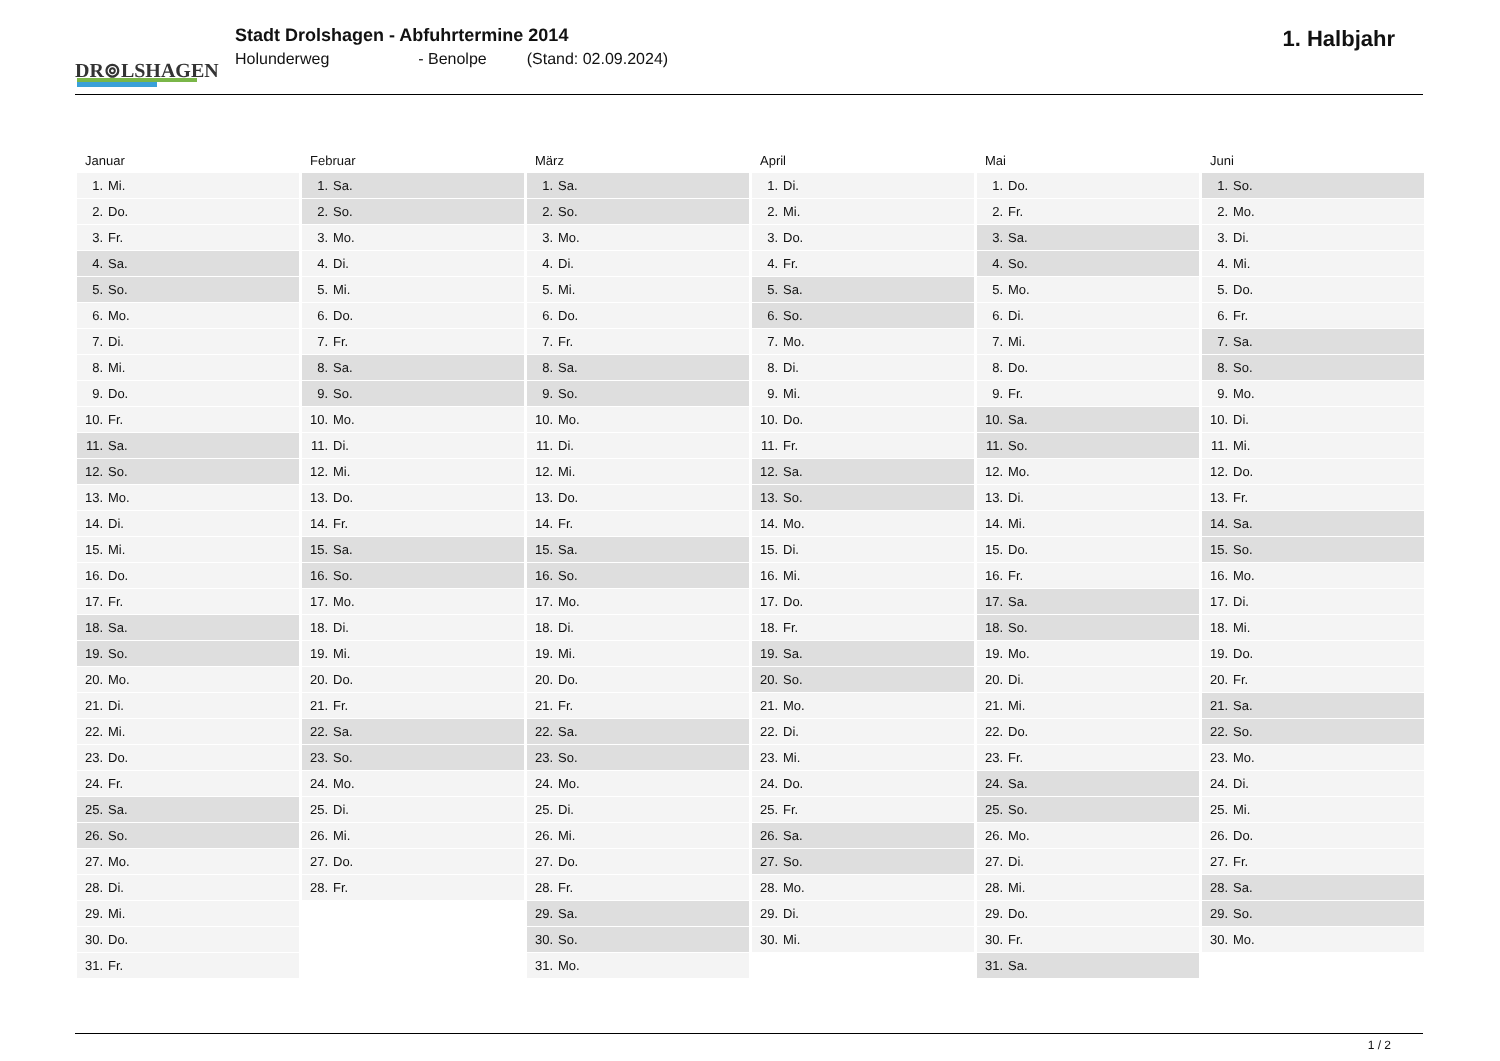DR⊚LSHAGEN
Stadt Drolshagen - Abfuhrtermine 2014
Holunderweg - Benolpe (Stand: 02.09.2024)
1. Halbjahr
Januar
| 1. | Mi. |
| 2. | Do. |
| 3. | Fr. |
| 4. | Sa. |
| 5. | So. |
| 6. | Mo. |
| 7. | Di. |
| 8. | Mi. |
| 9. | Do. |
| 10. | Fr. |
| 11. | Sa. |
| 12. | So. |
| 13. | Mo. |
| 14. | Di. |
| 15. | Mi. |
| 16. | Do. |
| 17. | Fr. |
| 18. | Sa. |
| 19. | So. |
| 20. | Mo. |
| 21. | Di. |
| 22. | Mi. |
| 23. | Do. |
| 24. | Fr. |
| 25. | Sa. |
| 26. | So. |
| 27. | Mo. |
| 28. | Di. |
| 29. | Mi. |
| 30. | Do. |
| 31. | Fr. |
Februar
| 1. | Sa. |
| 2. | So. |
| 3. | Mo. |
| 4. | Di. |
| 5. | Mi. |
| 6. | Do. |
| 7. | Fr. |
| 8. | Sa. |
| 9. | So. |
| 10. | Mo. |
| 11. | Di. |
| 12. | Mi. |
| 13. | Do. |
| 14. | Fr. |
| 15. | Sa. |
| 16. | So. |
| 17. | Mo. |
| 18. | Di. |
| 19. | Mi. |
| 20. | Do. |
| 21. | Fr. |
| 22. | Sa. |
| 23. | So. |
| 24. | Mo. |
| 25. | Di. |
| 26. | Mi. |
| 27. | Do. |
| 28. | Fr. |
März
| 1. | Sa. |
| 2. | So. |
| 3. | Mo. |
| 4. | Di. |
| 5. | Mi. |
| 6. | Do. |
| 7. | Fr. |
| 8. | Sa. |
| 9. | So. |
| 10. | Mo. |
| 11. | Di. |
| 12. | Mi. |
| 13. | Do. |
| 14. | Fr. |
| 15. | Sa. |
| 16. | So. |
| 17. | Mo. |
| 18. | Di. |
| 19. | Mi. |
| 20. | Do. |
| 21. | Fr. |
| 22. | Sa. |
| 23. | So. |
| 24. | Mo. |
| 25. | Di. |
| 26. | Mi. |
| 27. | Do. |
| 28. | Fr. |
| 29. | Sa. |
| 30. | So. |
| 31. | Mo. |
April
| 1. | Di. |
| 2. | Mi. |
| 3. | Do. |
| 4. | Fr. |
| 5. | Sa. |
| 6. | So. |
| 7. | Mo. |
| 8. | Di. |
| 9. | Mi. |
| 10. | Do. |
| 11. | Fr. |
| 12. | Sa. |
| 13. | So. |
| 14. | Mo. |
| 15. | Di. |
| 16. | Mi. |
| 17. | Do. |
| 18. | Fr. |
| 19. | Sa. |
| 20. | So. |
| 21. | Mo. |
| 22. | Di. |
| 23. | Mi. |
| 24. | Do. |
| 25. | Fr. |
| 26. | Sa. |
| 27. | So. |
| 28. | Mo. |
| 29. | Di. |
| 30. | Mi. |
Mai
| 1. | Do. |
| 2. | Fr. |
| 3. | Sa. |
| 4. | So. |
| 5. | Mo. |
| 6. | Di. |
| 7. | Mi. |
| 8. | Do. |
| 9. | Fr. |
| 10. | Sa. |
| 11. | So. |
| 12. | Mo. |
| 13. | Di. |
| 14. | Mi. |
| 15. | Do. |
| 16. | Fr. |
| 17. | Sa. |
| 18. | So. |
| 19. | Mo. |
| 20. | Di. |
| 21. | Mi. |
| 22. | Do. |
| 23. | Fr. |
| 24. | Sa. |
| 25. | So. |
| 26. | Mo. |
| 27. | Di. |
| 28. | Mi. |
| 29. | Do. |
| 30. | Fr. |
| 31. | Sa. |
Juni
| 1. | So. |
| 2. | Mo. |
| 3. | Di. |
| 4. | Mi. |
| 5. | Do. |
| 6. | Fr. |
| 7. | Sa. |
| 8. | So. |
| 9. | Mo. |
| 10. | Di. |
| 11. | Mi. |
| 12. | Do. |
| 13. | Fr. |
| 14. | Sa. |
| 15. | So. |
| 16. | Mo. |
| 17. | Di. |
| 18. | Mi. |
| 19. | Do. |
| 20. | Fr. |
| 21. | Sa. |
| 22. | So. |
| 23. | Mo. |
| 24. | Di. |
| 25. | Mi. |
| 26. | Do. |
| 27. | Fr. |
| 28. | Sa. |
| 29. | So. |
| 30. | Mo. |
1 / 2